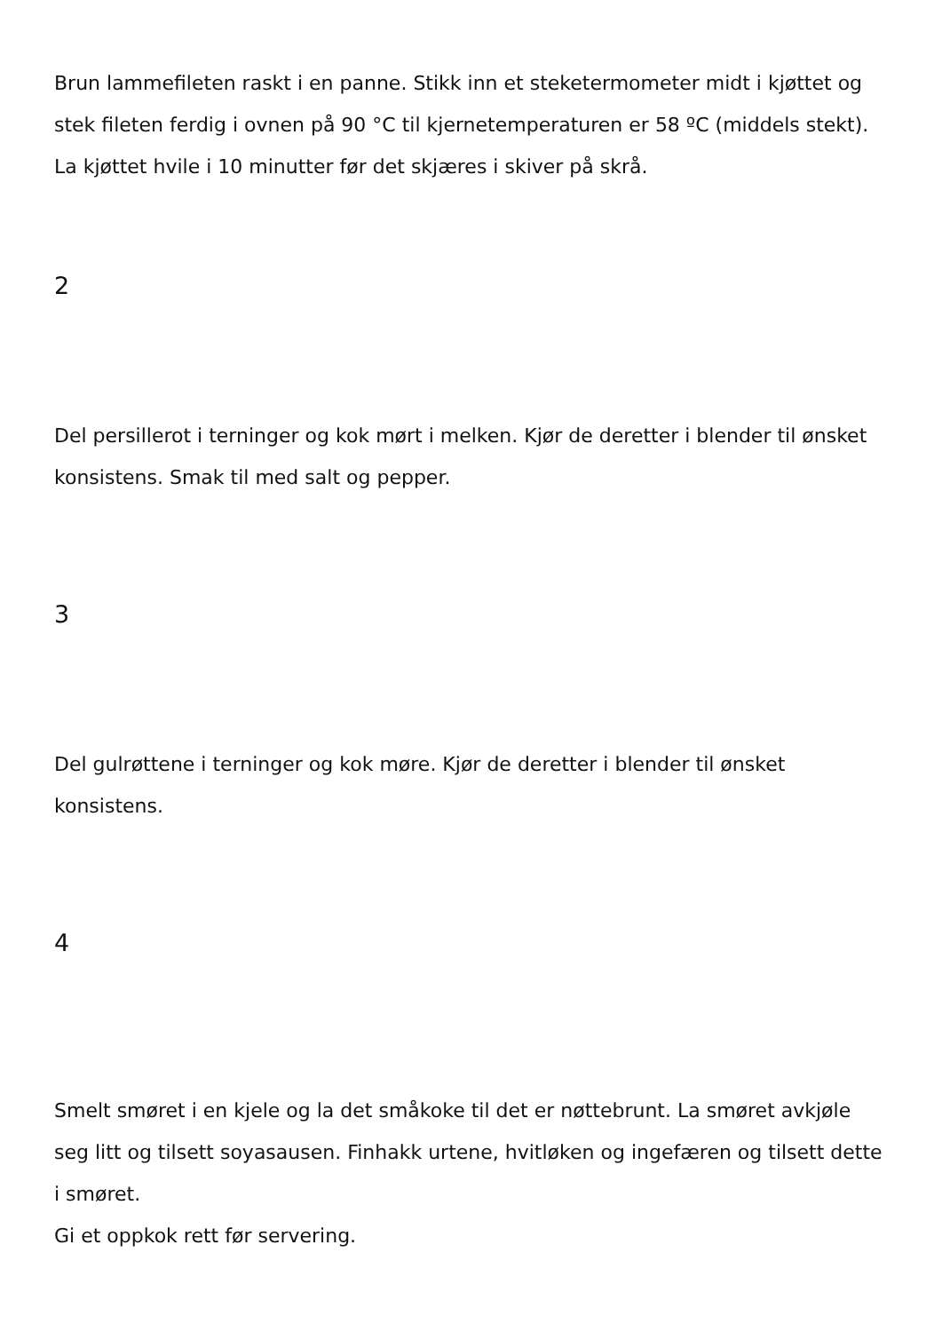Brun lammefileten raskt i en panne. Stikk inn et steketermometer midt i kjøttet og stek fileten ferdig i ovnen på 90 °C til kjernetemperaturen er 58 ºC (middels stekt).
La kjøttet hvile i 10 minutter før det skjæres i skiver på skrå.
2
Del persillerot i terninger og kok mørt i melken. Kjør de deretter i blender til ønsket konsistens. Smak til med salt og pepper.
3
Del gulrøttene i terninger og kok møre. Kjør de deretter i blender til ønsket
konsistens.
4
Smelt smøret i en kjele og la det småkoke til det er nøttebrunt. La smøret avkjøle seg litt og tilsett soyasausen. Finhakk urtene, hvitløken og ingefæren og tilsett dette i smøret.
Gi et oppkok rett før servering.